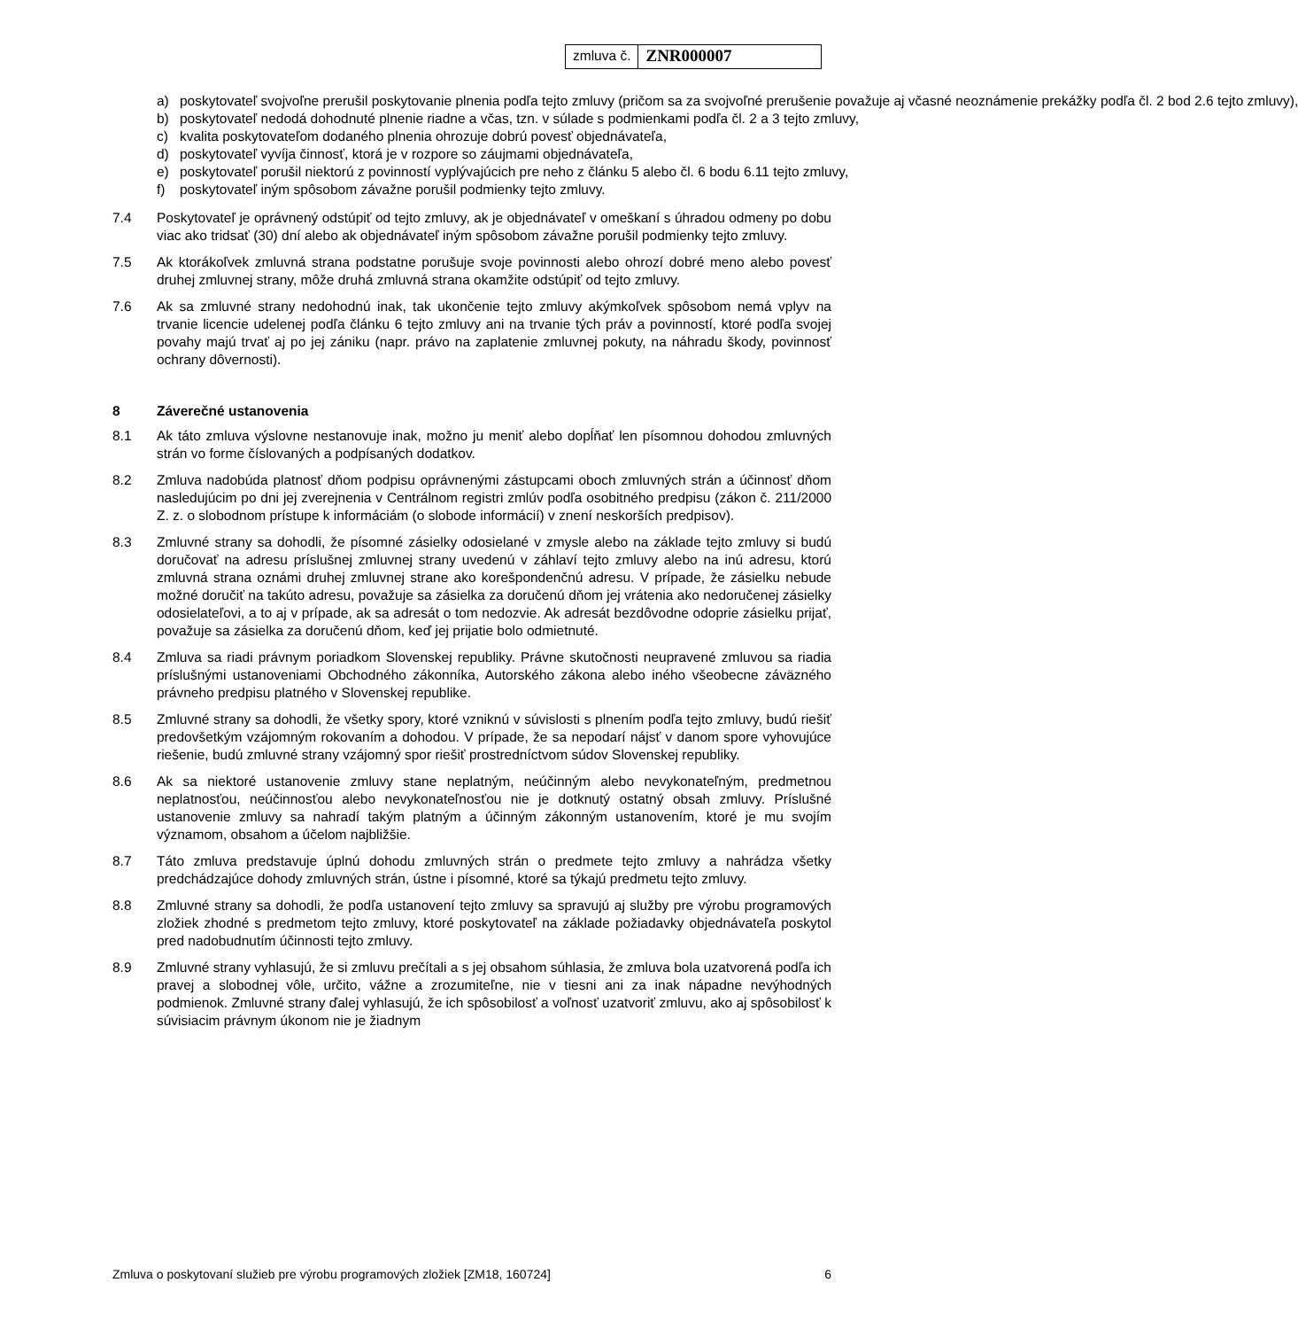zmluva č.
ZNR000007
a) poskytovateľ svojvoľne prerušil poskytovanie plnenia podľa tejto zmluvy (pričom sa za svojvoľné prerušenie považuje aj včasné neoznámenie prekážky podľa čl. 2 bod 2.6 tejto zmluvy),
b) poskytovateľ nedodá dohodnuté plnenie riadne a včas, tzn. v súlade s podmienkami podľa čl. 2 a 3 tejto zmluvy,
c) kvalita poskytovateľom dodaného plnenia ohrozuje dobrú povesť objednávateľa,
d) poskytovateľ vyvíja činnosť, ktorá je v rozpore so záujmami objednávateľa,
e) poskytovateľ porušil niektorú z povinností vyplývajúcich pre neho z článku 5 alebo čl. 6 bodu 6.11 tejto zmluvy,
f) poskytovateľ iným spôsobom závažne porušil podmienky tejto zmluvy.
7.4 Poskytovateľ je oprávnený odstúpiť od tejto zmluvy, ak je objednávateľ v omeškaní s úhradou odmeny po dobu viac ako tridsať (30) dní alebo ak objednávateľ iným spôsobom závažne porušil podmienky tejto zmluvy.
7.5 Ak ktorákoľvek zmluvná strana podstatne porušuje svoje povinnosti alebo ohrozí dobré meno alebo povesť druhej zmluvnej strany, môže druhá zmluvná strana okamžite odstúpiť od tejto zmluvy.
7.6 Ak sa zmluvné strany nedohodnú inak, tak ukončenie tejto zmluvy akýmkoľvek spôsobom nemá vplyv na trvanie licencie udelenej podľa článku 6 tejto zmluvy ani na trvanie tých práv a povinností, ktoré podľa svojej povahy majú trvať aj po jej zániku (napr. právo na zaplatenie zmluvnej pokuty, na náhradu škody, povinnosť ochrany dôvernosti).
8 Záverečné ustanovenia
8.1 Ak táto zmluva výslovne nestanovuje inak, možno ju meniť alebo dopĺňať len písomnou dohodou zmluvných strán vo forme číslovaných a podpísaných dodatkov.
8.2 Zmluva nadobúda platnosť dňom podpisu oprávnenými zástupcami oboch zmluvných strán a účinnosť dňom nasledujúcim po dni jej zverejnenia v Centrálnom registri zmlúv podľa osobitného predpisu (zákon č. 211/2000 Z. z. o slobodnom prístupe k informáciám (o slobode informácií) v znení neskorších predpisov).
8.3 Zmluvné strany sa dohodli, že písomné zásielky odosielané v zmysle alebo na základe tejto zmluvy si budú doručovať na adresu príslušnej zmluvnej strany uvedenú v záhlaví tejto zmluvy alebo na inú adresu, ktorú zmluvná strana oznámi druhej zmluvnej strane ako korešpondenčnú adresu. V prípade, že zásielku nebude možné doručiť na takúto adresu, považuje sa zásielka za doručenú dňom jej vrátenia ako nedoručenej zásielky odosielateľovi, a to aj v prípade, ak sa adresát o tom nedozvie. Ak adresát bezdôvodne odoprie zásielku prijať, považuje sa zásielka za doručenú dňom, keď jej prijatie bolo odmietnuté.
8.4 Zmluva sa riadi právnym poriadkom Slovenskej republiky. Právne skutočnosti neupravené zmluvou sa riadia príslušnými ustanoveniami Obchodného zákonníka, Autorského zákona alebo iného všeobecne záväzného právneho predpisu platného v Slovenskej republike.
8.5 Zmluvné strany sa dohodli, že všetky spory, ktoré vzniknú v súvislosti s plnením podľa tejto zmluvy, budú riešiť predovšetkým vzájomným rokovaním a dohodou. V prípade, že sa nepodarí nájsť v danom spore vyhovujúce riešenie, budú zmluvné strany vzájomný spor riešiť prostredníctvom súdov Slovenskej republiky.
8.6 Ak sa niektoré ustanovenie zmluvy stane neplatným, neúčinným alebo nevykonateľným, predmetnou neplatnosťou, neúčinnosťou alebo nevykonateľnosťou nie je dotknutý ostatný obsah zmluvy. Príslušné ustanovenie zmluvy sa nahradí takým platným a účinným zákonným ustanovením, ktoré je mu svojím významom, obsahom a účelom najbližšie.
8.7 Táto zmluva predstavuje úplnú dohodu zmluvných strán o predmete tejto zmluvy a nahrádza všetky predchádzajúce dohody zmluvných strán, ústne i písomné, ktoré sa týkajú predmetu tejto zmluvy.
8.8 Zmluvné strany sa dohodli, že podľa ustanovení tejto zmluvy sa spravujú aj služby pre výrobu programových zložiek zhodné s predmetom tejto zmluvy, ktoré poskytovateľ na základe požiadavky objednávateľa poskytol pred nadobudnutím účinnosti tejto zmluvy.
8.9 Zmluvné strany vyhlasujú, že si zmluvu prečítali a s jej obsahom súhlasia, že zmluva bola uzatvorená podľa ich pravej a slobodnej vôle, určito, vážne a zrozumiteľne, nie v tiesni ani za inak nápadne nevýhodných podmienok. Zmluvné strany ďalej vyhlasujú, že ich spôsobilosť a voľnosť uzatvoriť zmluvu, ako aj spôsobilosť k súvisiacim právnym úkonom nie je žiadnym
Zmluva o poskytovaní služieb pre výrobu programových zložiek [ZM18, 160724] 6